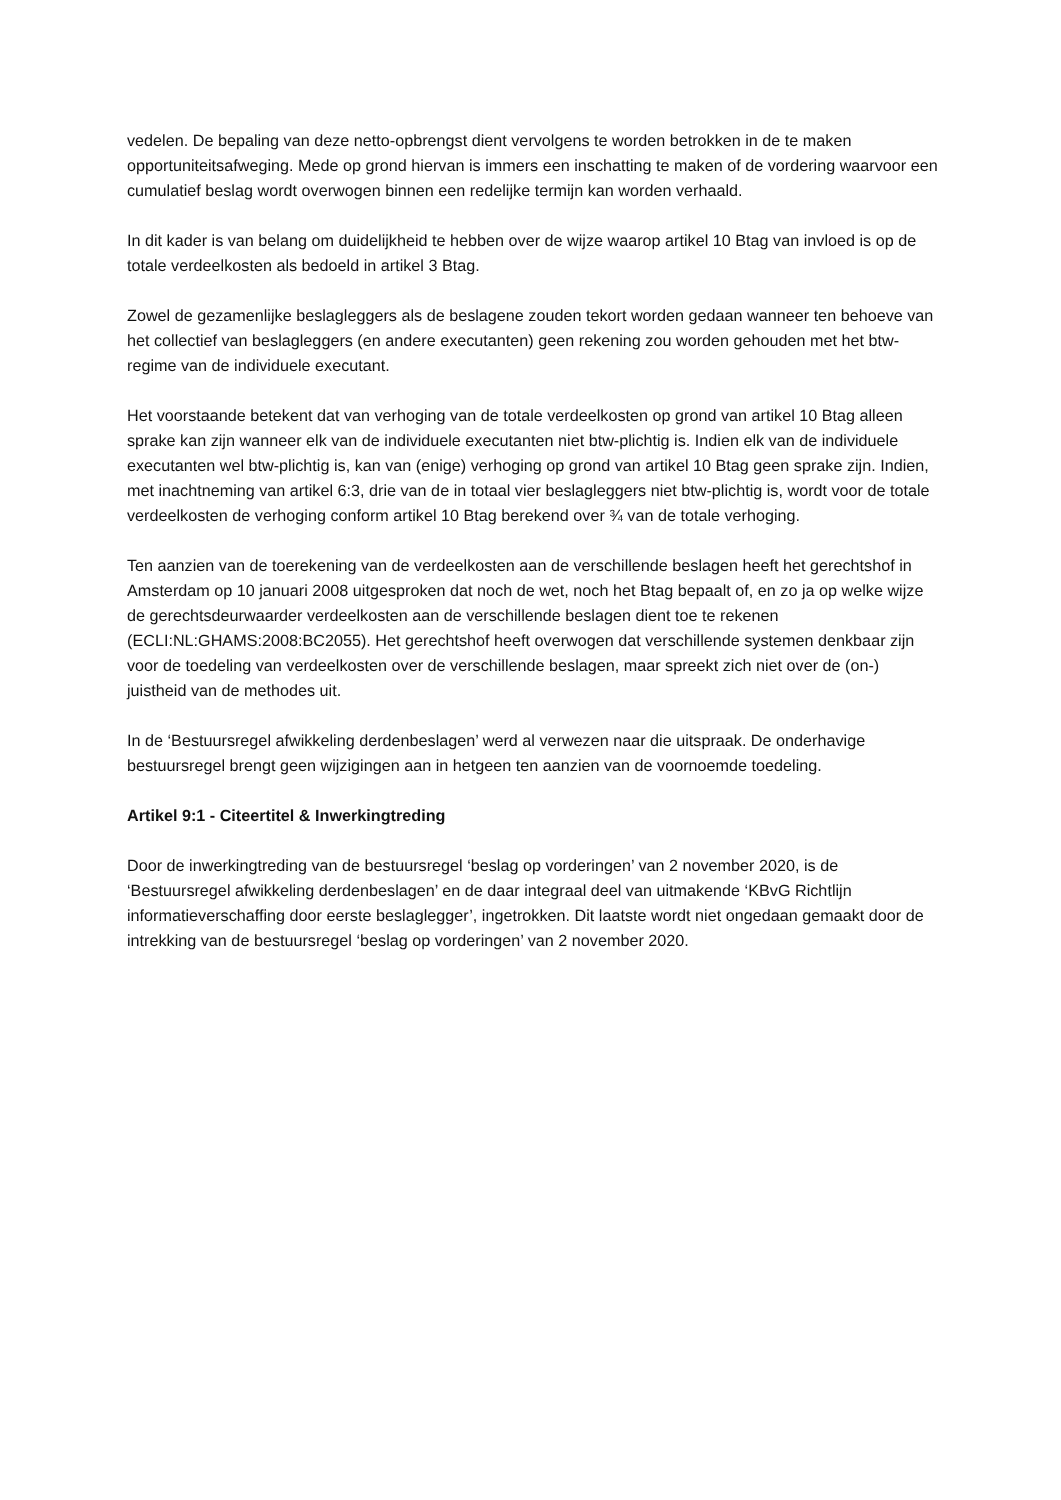vedelen. De bepaling van deze netto-opbrengst dient vervolgens te worden betrokken in de te maken opportuniteitsafweging. Mede op grond hiervan is immers een inschatting te maken of de vordering waarvoor een cumulatief beslag wordt overwogen binnen een redelijke termijn kan worden verhaald.
In dit kader is van belang om duidelijkheid te hebben over de wijze waarop artikel 10 Btag van invloed is op de totale verdeelkosten als bedoeld in artikel 3 Btag.
Zowel de gezamenlijke beslagleggers als de beslagene zouden tekort worden gedaan wanneer ten behoeve van het collectief van beslagleggers (en andere executanten) geen rekening zou worden gehouden met het btw-regime van de individuele executant.
Het voorstaande betekent dat van verhoging van de totale verdeelkosten op grond van artikel 10 Btag alleen sprake kan zijn wanneer elk van de individuele executanten niet btw-plichtig is. Indien elk van de individuele executanten wel btw-plichtig is, kan van (enige) verhoging op grond van artikel 10 Btag geen sprake zijn. Indien, met inachtneming van artikel 6:3, drie van de in totaal vier beslagleggers niet btw-plichtig is, wordt voor de totale verdeelkosten de verhoging conform artikel 10 Btag berekend over ¾ van de totale verhoging.
Ten aanzien van de toerekening van de verdeelkosten aan de verschillende beslagen heeft het gerechtshof in Amsterdam op 10 januari 2008 uitgesproken dat noch de wet, noch het Btag bepaalt of, en zo ja op welke wijze de gerechtsdeurwaarder verdeelkosten aan de verschillende beslagen dient toe te rekenen (ECLI:NL:GHAMS:2008:BC2055). Het gerechtshof heeft overwogen dat verschillende systemen denkbaar zijn voor de toedeling van verdeelkosten over de verschillende beslagen, maar spreekt zich niet over de (on-) juistheid van de methodes uit.
In de ‘Bestuursregel afwikkeling derdenbeslagen’ werd al verwezen naar die uitspraak. De onderhavige bestuursregel brengt geen wijzigingen aan in hetgeen ten aanzien van de voornoemde toedeling.
Artikel 9:1 - Citeertitel & Inwerkingtreding
Door de inwerkingtreding van de bestuursregel ‘beslag op vorderingen’ van 2 november 2020, is de ‘Bestuursregel afwikkeling derdenbeslagen’ en de daar integraal deel van uitmakende ‘KBvG Richtlijn informatieverschaffing door eerste beslaglegger’, ingetrokken. Dit laatste wordt niet ongedaan gemaakt door de intrekking van de bestuursregel ‘beslag op vorderingen’ van 2 november 2020.